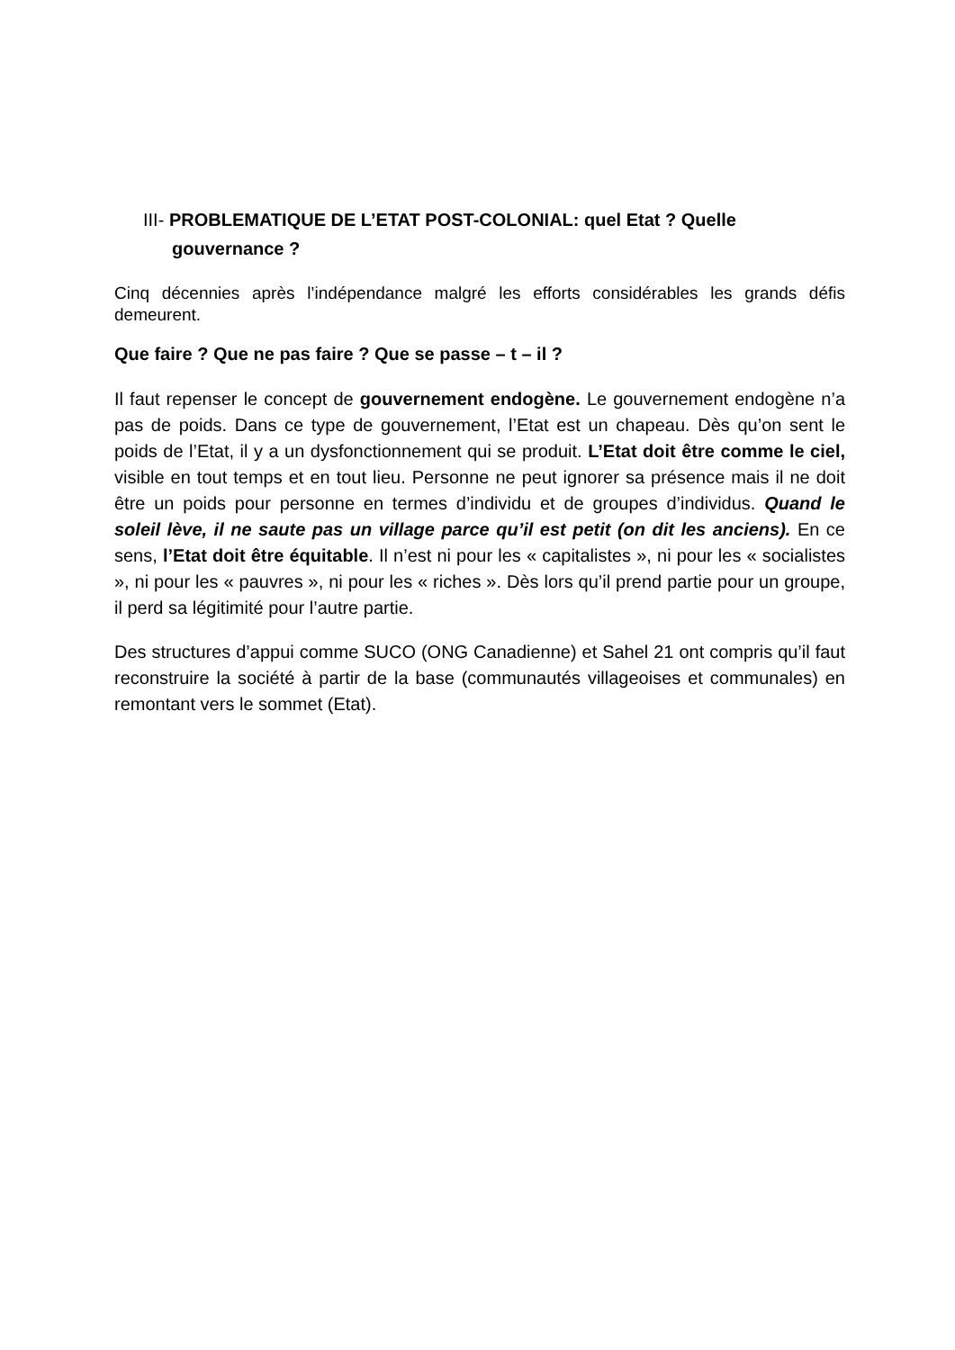III- PROBLEMATIQUE DE L’ETAT POST-COLONIAL: quel Etat ? Quelle gouvernance ?
Cinq décennies après l’indépendance malgré les efforts considérables les grands défis demeurent.
Que faire ? Que ne pas faire ? Que se passe – t – il ?
Il faut repenser le concept de gouvernement endogène. Le gouvernement endogène n’a pas de poids. Dans ce type de gouvernement, l’Etat est un chapeau. Dès qu’on sent le poids de l’Etat, il y a un dysfonctionnement qui se produit. L’Etat doit être comme le ciel, visible en tout temps et en tout lieu. Personne ne peut ignorer sa présence mais il ne doit être un poids pour personne en termes d’individu et de groupes d’individus. Quand le soleil lève, il ne saute pas un village parce qu’il est petit (on dit les anciens). En ce sens, l’Etat doit être équitable. Il n’est ni pour les « capitalistes », ni pour les « socialistes », ni pour les « pauvres », ni pour les « riches ». Dès lors qu’il prend partie pour un groupe, il perd sa légitimité pour l’autre partie.
Des structures d’appui comme SUCO (ONG Canadienne) et Sahel 21 ont compris qu’il faut reconstruire la société à partir de la base (communautés villageoises et communales) en remontant vers le sommet (Etat).